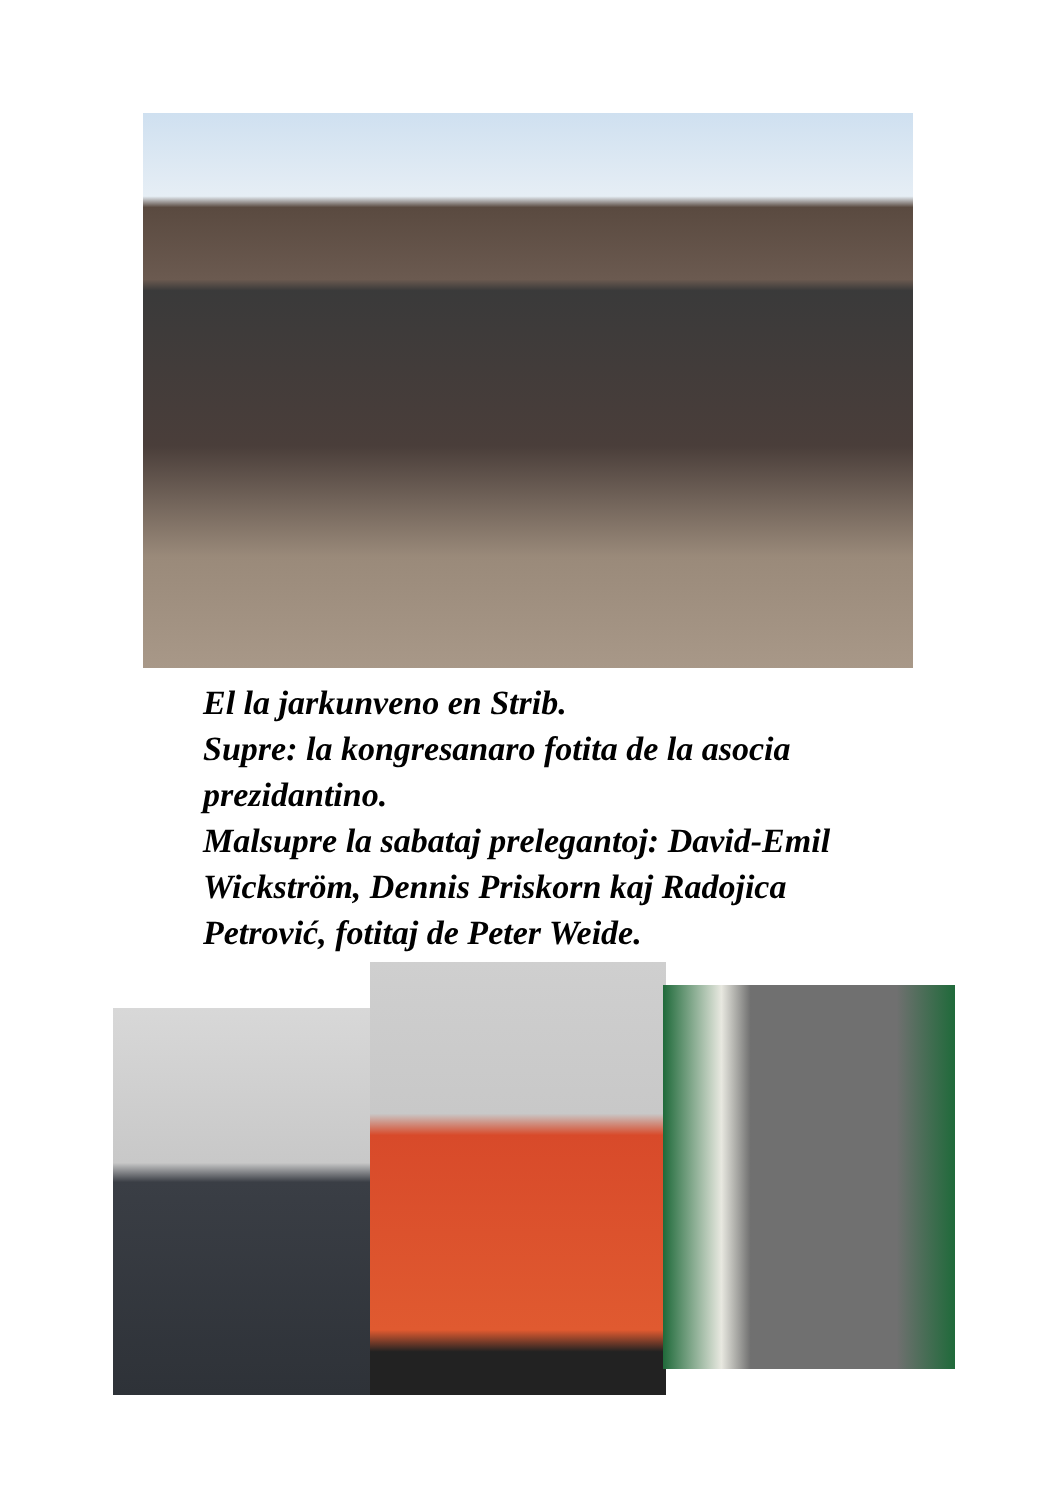El la jarkunveno en Strib.
Supre: la kongresanaro fotita de la asocia
prezidantino.
Malsupre la sabataj prelegantoj: David-Emil
Wickström, Dennis Priskorn kaj Radojica
Petrović, fotitaj de Peter Weide.